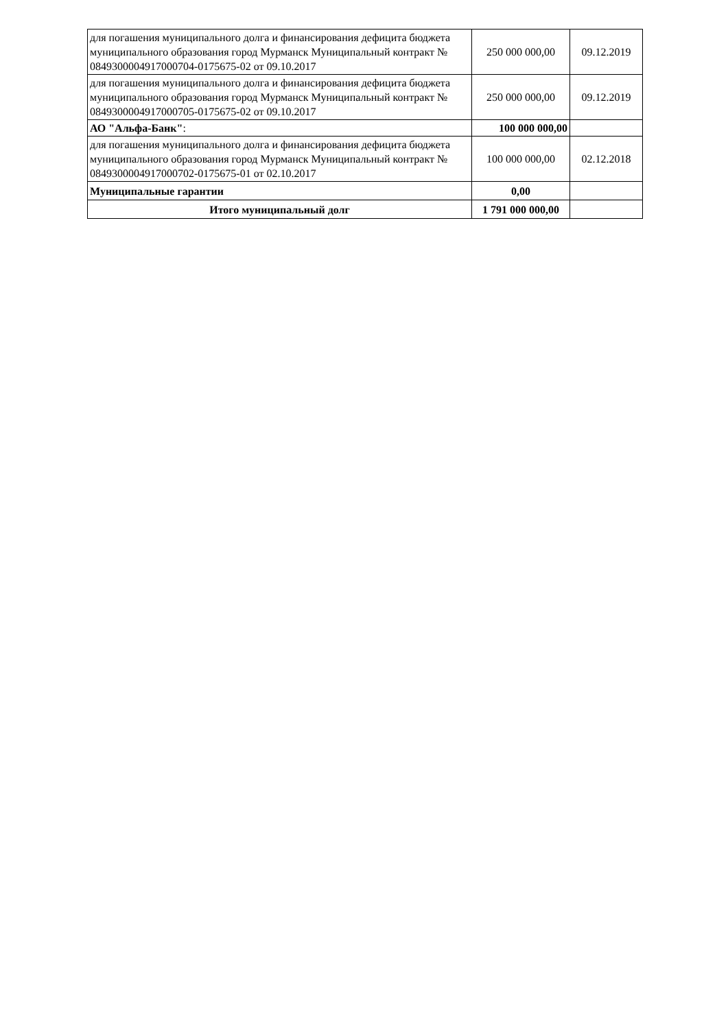| для погашения муниципального долга и финансирования дефицита бюджета муниципального образования город Мурманск Муниципальный контракт № 0849300004917000704-0175675-02 от 09.10.2017 | 250 000 000,00 | 09.12.2019 |
| для погашения муниципального долга и финансирования дефицита бюджета муниципального образования город Мурманск Муниципальный контракт № 0849300004917000705-0175675-02 от 09.10.2017 | 250 000 000,00 | 09.12.2019 |
| АО "Альфа-Банк" : | 100 000 000,00 | |
| для погашения муниципального долга и финансирования дефицита бюджета муниципального образования город Мурманск Муниципальный контракт № 0849300004917000702-0175675-01 от 02.10.2017 | 100 000 000,00 | 02.12.2018 |
| Муниципальные гарантии | 0,00 | |
| Итого муниципальный долг | 1 791 000 000,00 | |